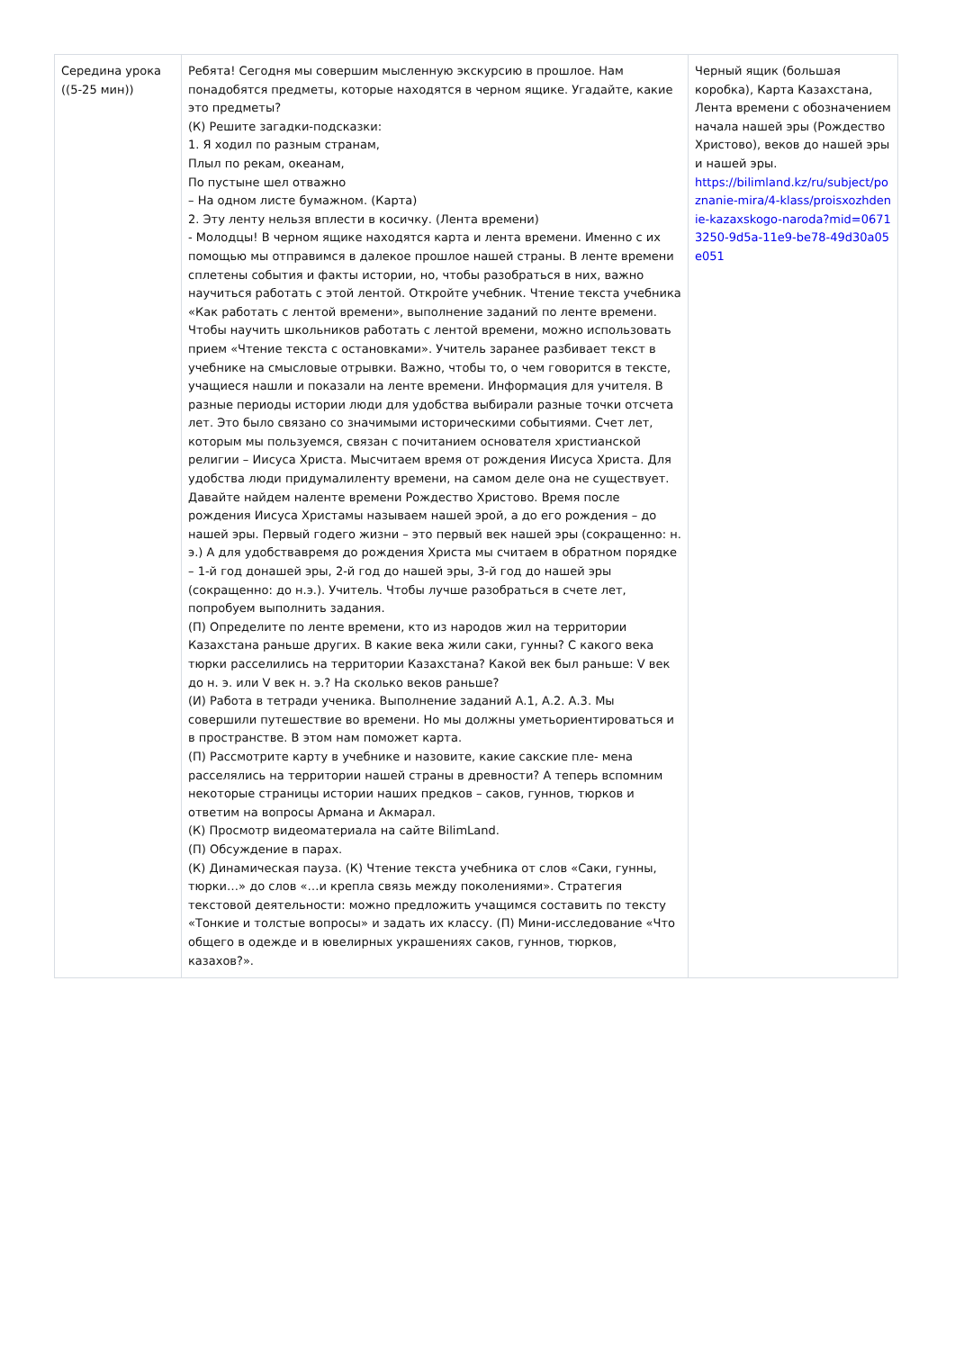| Середина урока ((5-25 мин)) | Ребята! Сегодня мы совершим мысленную экскурсию в прошлое. Нам понадобятся предметы, которые находятся в черном ящике. Угадайте, какие это предметы? (К) Решите загадки-подсказки: 1. Я ходил по разным странам, Плыл по рекам, океанам, По пустыне шел отважно – На одном листе бумажном. (Карта) 2. Эту ленту нельзя вплести в косичку. (Лента времени) - Молодцы! В черном ящике находятся карта и лента времени. Именно с их помощью мы отправимся в далекое прошлое нашей страны. В ленте времени сплетены события и факты истории, но, чтобы разобраться в них, важно научиться работать с этой лентой. Откройте учебник. Чтение текста учебника «Как работать с лентой времени», выполнение заданий по ленте времени. Чтобы научить школьников работать с лентой времени, можно использовать прием «Чтение текста с остановками». Учитель заранее разбивает текст в учебнике на смысловые отрывки. Важно, чтобы то, о чем говорится в тексте, учащиеся нашли и показали на ленте времени. Информация для учителя. В разные периоды истории люди для удобства выбирали разные точки отсчета лет. Это было связано со значимыми историческими событиями. Счет лет, которым мы пользуемся, связан с почитанием основателя христианской религии – Иисуса Христа. Мысчитаем время от рождения Иисуса Христа. Для удобства люди придумалиленту времени, на самом деле она не существует. Давайте найдем наленте времени Рождество Христово. Время после рождения Иисуса Христамы называем нашей эрой, а до его рождения – до нашей эры. Первый годего жизни – это первый век нашей эры (сокращенно: н. э.) А для удобствавремя до рождения Христа мы считаем в обратном порядке – 1-й год донашей эры, 2-й год до нашей эры, 3-й год до нашей эры (сокращенно: до н.э.). Учитель. Чтобы лучше разобраться в счете лет, попробуем выполнить задания. (П) Определите по ленте времени, кто из народов жил на территории Казахстана раньше других. В какие века жили саки, гунны? С какого века тюрки расселились на территории Казахстана? Какой век был раньше: V век до н. э. или V век н. э.? На сколько веков раньше? (И) Работа в тетради ученика. Выполнение заданий А.1, А.2. А.3. Мы совершили путешествие во времени. Но мы должны уметьориентироваться и в пространстве. В этом нам поможет карта. (П) Рассмотрите карту в учебнике и назовите, какие сакские пле- мена расселялись на территории нашей страны в древности? А теперь вспомним некоторые страницы истории наших предков – саков, гуннов, тюрков и ответим на вопросы Армана и Акмарал. (К) Просмотр видеоматериала на сайте BilimLand. (П) Обсуждение в парах. (К) Динамическая пауза. (К) Чтение текста учебника от слов «Саки, гунны, тюрки…» до слов «…и крепла связь между поколениями». Стратегия текстовой деятельности: можно предложить учащимся составить по тексту «Тонкие и толстые вопросы» и задать их классу. (П) Мини-исследование «Что общего в одежде и в ювелирных украшениях саков, гуннов, тюрков, казахов?». | Черный ящик (большая коробка), Карта Казахстана, Лента времени с обозначением начала нашей эры (Рождество Христово), веков до нашей эры и нашей эры. https://bilimland.kz/ru/subject/poznanie-mira/4-klass/proisxozhdenie-kazaxskogo-naroda?mid=06713250-9d5a-11e9-be78-49d30a05e051 |